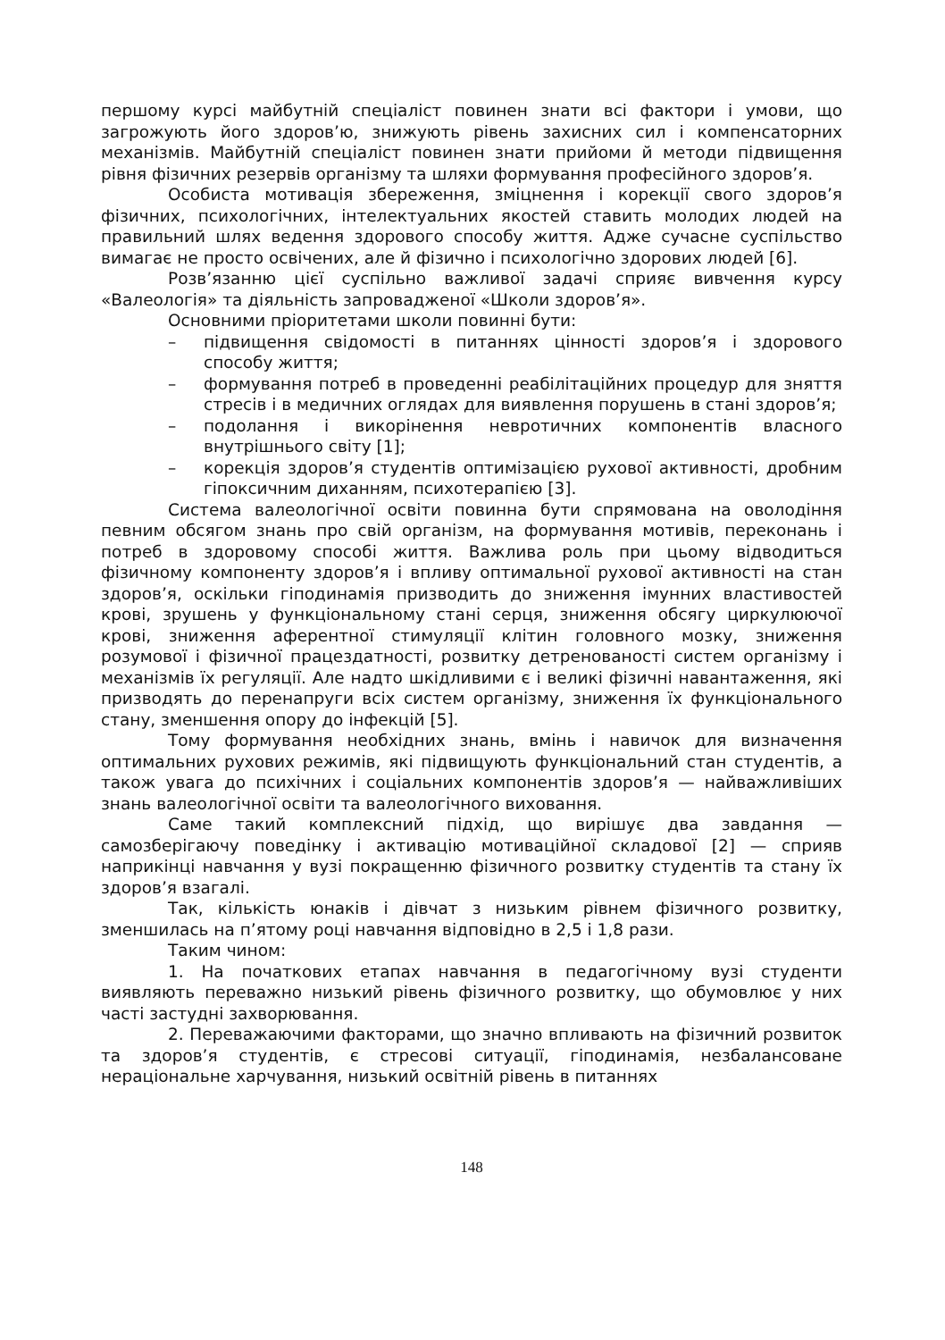першому курсі майбутній спеціаліст повинен знати всі фактори і умови, що загрожують його здоров’ю, знижують рівень захисних сил і компенсаторних механізмів. Майбутній спеціаліст повинен знати прийоми й методи підвищення рівня фізичних резервів організму та шляхи формування професійного здоров’я.
Особиста мотивація збереження, зміцнення і корекції свого здоров’я фізичних, психологічних, інтелектуальних якостей ставить молодих людей на правильний шлях ведення здорового способу життя. Адже сучасне суспільство вимагає не просто освічених, але й фізично і психологічно здорових людей [6].
Розв’язанню цієї суспільно важливої задачі сприяє вивчення курсу «Валеологія» та діяльність запровадженої «Школи здоров’я».
Основними пріоритетами школи повинні бути:
– підвищення свідомості в питаннях цінності здоров’я і здорового способу життя;
– формування потреб в проведенні реабілітаційних процедур для зняття стресів і в медичних оглядах для виявлення порушень в стані здоров’я;
– подолання і викорінення невротичних компонентів власного внутрішнього світу [1];
– корекція здоров’я студентів оптимізацією рухової активності, дробним гіпоксичним диханням, психотерапією [3].
Система валеологічної освіти повинна бути спрямована на оволодіння певним обсягом знань про свій організм, на формування мотивів, переконань і потреб в здоровому способі життя. Важлива роль при цьому відводиться фізичному компоненту здоров’я і впливу оптимальної рухової активності на стан здоров’я, оскільки гіподинамія призводить до зниження імунних властивостей крові, зрушень у функціональному стані серця, зниження обсягу циркулюючої крові, зниження аферентної стимуляції клітин головного мозку, зниження розумової і фізичної працездатності, розвитку детренованості систем організму і механізмів їх регуляції. Але надто шкідливими є і великі фізичні навантаження, які призводять до перенапруги всіх систем організму, зниження їх функціонального стану, зменшення опору до інфекцій [5].
Тому формування необхідних знань, вмінь і навичок для визначення оптимальних рухових режимів, які підвищують функціональний стан студентів, а також увага до психічних і соціальних компонентів здоров’я — найважливіших знань валеологічної освіти та валеологічного виховання.
Саме такий комплексний підхід, що вирішує два завдання — самозберігаючу поведінку і активацію мотиваційної складової [2] — сприяв наприкінці навчання у вузі покращенню фізичного розвитку студентів та стану їх здоров’я взагалі.
Так, кількість юнаків і дівчат з низьким рівнем фізичного розвитку, зменшилась на п’ятому році навчання відповідно в 2,5 і 1,8 рази.
Таким чином:
1. На початкових етапах навчання в педагогічному вузі студенти виявляють переважно низький рівень фізичного розвитку, що обумовлює у них часті застудні захворювання.
2. Переважаючими факторами, що значно впливають на фізичний розвиток та здоров’я студентів, є стресові ситуації, гіподинамія, незбалансоване нераціональне харчування, низький освітній рівень в питаннях
148